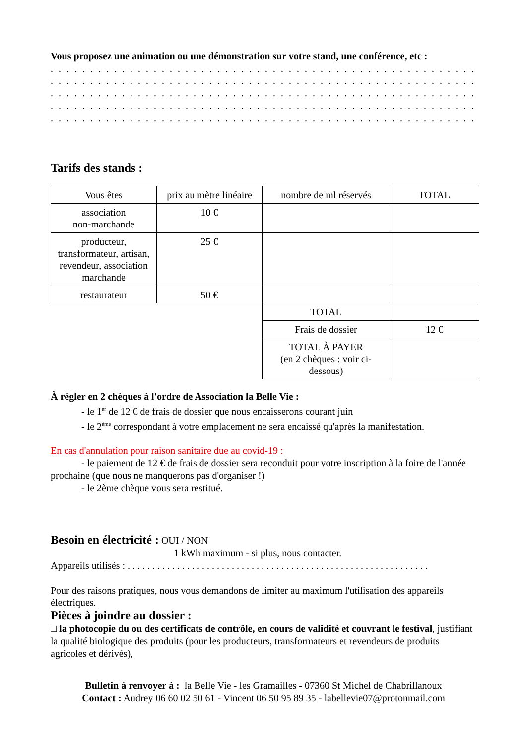Vous proposez une animation ou une démonstration sur votre stand, une conférence, etc :
. . . . . . . . . . . . . . . . . . . . . . . . . . . . . . . . . . . . . . . . . . . . . . . . . . . . . . . . . . . . . . . . . . . . . . . . . . . . . . . . . . . . . . . . . .
. . . . . . . . . . . . . . . . . . . . . . . . . . . . . . . . . . . . . . . . . . . . . . . . . . . . . . . . . . . . . . . . . . . . . . . . . . . . . . . . . . . . . . . . . .
. . . . . . . . . . . . . . . . . . . . . . . . . . . . . . . . . . . . . . . . . . . . . . . . . . . . . . . . . . . . . . . . . . . . . . . . . . . . . . . . . . . . . . . . . .
. . . . . . . . . . . . . . . . . . . . . . . . . . . . . . . . . . . . . . . . . . . . . . . . . . . . . . . . . . . . . . . . . . . . . . . . . . . . . . . . . . . . . . . . . .
. . . . . . . . . . . . . . . . . . . . . . . . . . . . . . . . . . . . . . . . . . . . . . . . . . . . . . . . . . . . . . . . . . . . . . . . . . . . . . . . . . . . . . . . . .
Tarifs des stands :
| Vous êtes | prix au mètre linéaire | nombre de ml réservés | TOTAL |
| --- | --- | --- | --- |
| association non-marchande | 10 € | | |
| producteur, transformateur, artisan, revendeur, association marchande | 25 € | | |
| restaurateur | 50 € | | |
| | | TOTAL | |
| | | Frais de dossier | 12 € |
| | | TOTAL À PAYER (en 2 chèques : voir ci-dessous) | |
À régler en 2 chèques à l'ordre de Association la Belle Vie :
- le 1<sup>er</sup> de 12 € de frais de dossier que nous encaisserons courant juin
- le 2<sup>ème</sup> correspondant à votre emplacement ne sera encaissé qu'après la manifestation.
En cas d'annulation pour raison sanitaire due au covid-19 :
- le paiement de 12 € de frais de dossier sera reconduit pour votre inscription à la foire de l'année prochaine (que nous ne manquerons pas d'organiser !)
- le 2ème chèque vous sera restitué.
Besoin en électricité : OUI / NON
1 kWh maximum - si plus, nous contacter.
Appareils utilisés : . . . . . . . . . . . . . . . . . . . . . . . . . . . . . . . . . . . . . . . . . . . . . . . . . . . . . . . . . . . . .
Pour des raisons pratiques, nous vous demandons de limiter au maximum l'utilisation des appareils électriques.
Pièces à joindre au dossier :
□ la photocopie du ou des certificats de contrôle, en cours de validité et couvrant le festival, justifiant la qualité biologique des produits (pour les producteurs, transformateurs et revendeurs de produits agricoles et dérivés),
Bulletin à renvoyer à : la Belle Vie - les Gramailles - 07360 St Michel de Chabrillanoux
Contact : Audrey 06 60 02 50 61 - Vincent 06 50 95 89 35 - labellevie07@protonmail.com